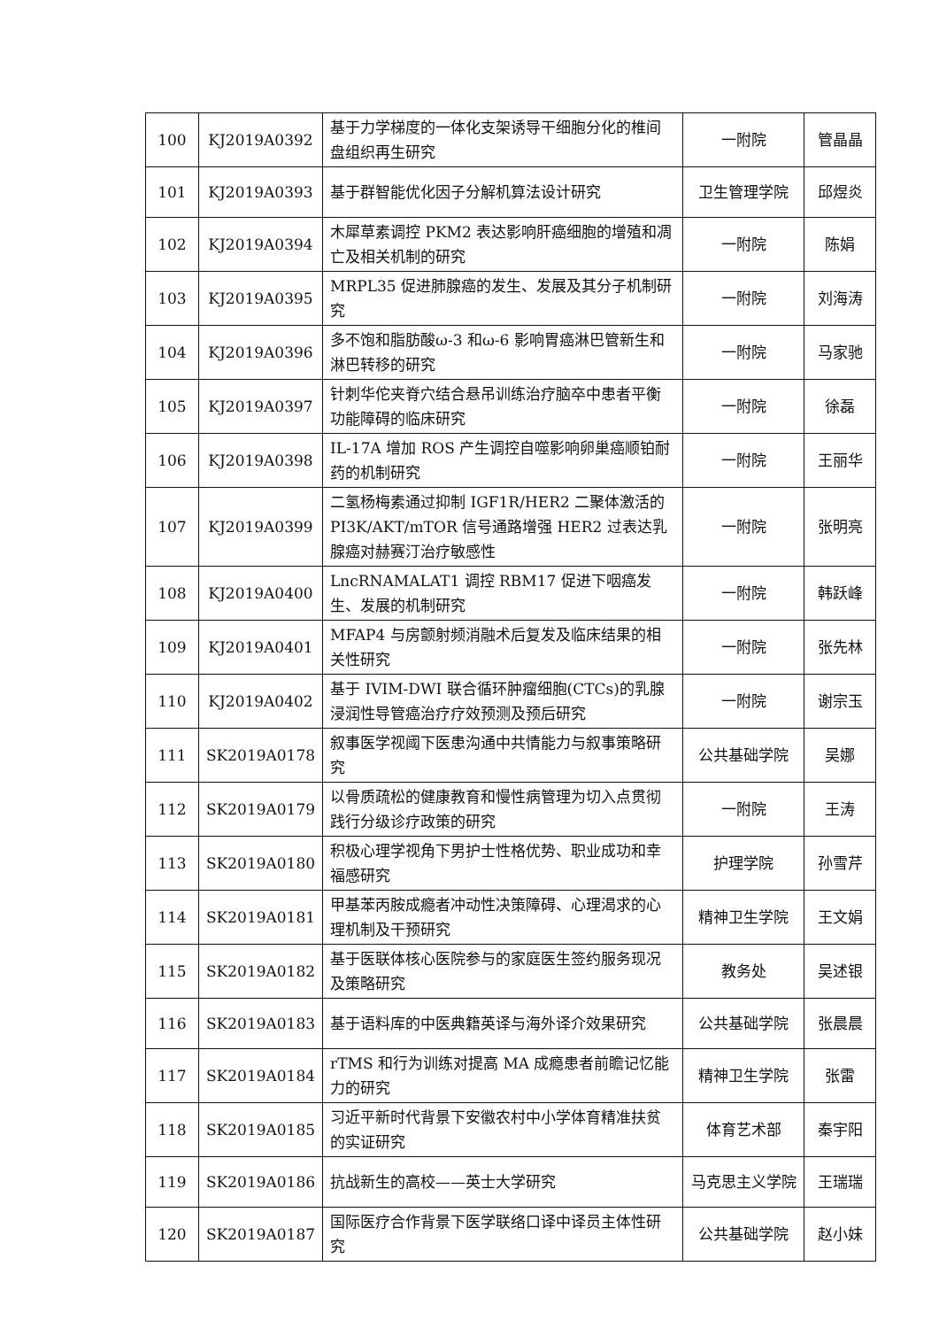| 100 | KJ2019A0392 | 基于力学梯度的一体化支架诱导干细胞分化的椎间盘组织再生研究 | 一附院 | 管晶晶 |
| 101 | KJ2019A0393 | 基于群智能优化因子分解机算法设计研究 | 卫生管理学院 | 邱煜炎 |
| 102 | KJ2019A0394 | 木犀草素调控 PKM2 表达影响肝癌细胞的增殖和凋亡及相关机制的研究 | 一附院 | 陈娟 |
| 103 | KJ2019A0395 | MRPL35 促进肺腺癌的发生、发展及其分子机制研究 | 一附院 | 刘海涛 |
| 104 | KJ2019A0396 | 多不饱和脂肪酸ω-3 和ω-6 影响胃癌淋巴管新生和淋巴转移的研究 | 一附院 | 马家驰 |
| 105 | KJ2019A0397 | 针刺华佗夹脊穴结合悬吊训练治疗脑卒中患者平衡功能障碍的临床研究 | 一附院 | 徐磊 |
| 106 | KJ2019A0398 | IL-17A 增加 ROS 产生调控自噬影响卵巢癌顺铂耐药的机制研究 | 一附院 | 王丽华 |
| 107 | KJ2019A0399 | 二氢杨梅素通过抑制 IGF1R/HER2 二聚体激活的 PI3K/AKT/mTOR 信号通路增强 HER2 过表达乳腺癌对赫赛汀治疗敏感性 | 一附院 | 张明亮 |
| 108 | KJ2019A0400 | LncRNAMALAT1 调控 RBM17 促进下咽癌发生、发展的机制研究 | 一附院 | 韩跃峰 |
| 109 | KJ2019A0401 | MFAP4 与房颤射频消融术后复发及临床结果的相关性研究 | 一附院 | 张先林 |
| 110 | KJ2019A0402 | 基于 IVIM-DWI 联合循环肿瘤细胞(CTCs)的乳腺浸润性导管癌治疗疗效预测及预后研究 | 一附院 | 谢宗玉 |
| 111 | SK2019A0178 | 叙事医学视阈下医患沟通中共情能力与叙事策略研究 | 公共基础学院 | 吴娜 |
| 112 | SK2019A0179 | 以骨质疏松的健康教育和慢性病管理为切入点贯彻践行分级诊疗政策的研究 | 一附院 | 王涛 |
| 113 | SK2019A0180 | 积极心理学视角下男护士性格优势、职业成功和幸福感研究 | 护理学院 | 孙雪芹 |
| 114 | SK2019A0181 | 甲基苯丙胺成瘾者冲动性决策障碍、心理渴求的心理机制及干预研究 | 精神卫生学院 | 王文娟 |
| 115 | SK2019A0182 | 基于医联体核心医院参与的家庭医生签约服务现况及策略研究 | 教务处 | 吴述银 |
| 116 | SK2019A0183 | 基于语料库的中医典籍英译与海外译介效果研究 | 公共基础学院 | 张晨晨 |
| 117 | SK2019A0184 | rTMS 和行为训练对提高 MA 成瘾患者前瞻记忆能力的研究 | 精神卫生学院 | 张雷 |
| 118 | SK2019A0185 | 习近平新时代背景下安徽农村中小学体育精准扶贫的实证研究 | 体育艺术部 | 秦宇阳 |
| 119 | SK2019A0186 | 抗战新生的高校——英士大学研究 | 马克思主义学院 | 王瑞瑞 |
| 120 | SK2019A0187 | 国际医疗合作背景下医学联络口译中译员主体性研究 | 公共基础学院 | 赵小妹 |